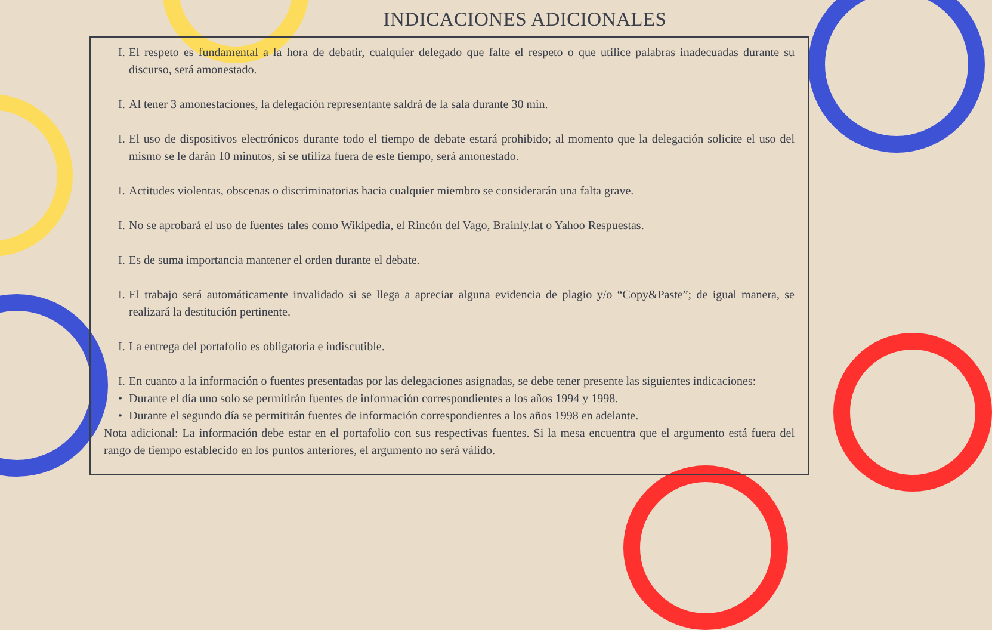INDICACIONES ADICIONALES
I.
El respeto es fundamental a la hora de debatir, cualquier delegado que falte el respeto o que utilice palabras inadecuadas durante su discurso, será amonestado.
I.
Al tener 3 amonestaciones, la delegación representante saldrá de la sala durante 30 min.
I.
El uso de dispositivos electrónicos durante todo el tiempo de debate estará prohibido; al momento que la delegación solicite el uso del mismo se le darán 10 minutos, si se utiliza fuera de este tiempo, será amonestado.
I.
Actitudes violentas, obscenas o discriminatorias hacia cualquier miembro se considerarán una falta grave.
I.
No se aprobará el uso de fuentes tales como Wikipedia, el Rincón del Vago, Brainly.lat o Yahoo Respuestas.
I.
Es de suma importancia mantener el orden durante el debate.
I.
El trabajo será automáticamente invalidado si se llega a apreciar alguna evidencia de plagio y/o “Copy&Paste”; de igual manera, se realizará la destitución pertinente.
I.
La entrega del portafolio es obligatoria e indiscutible.
I.
En cuanto a la información o fuentes presentadas por las delegaciones asignadas, se debe tener presente las siguientes indicaciones:
• Durante el día uno solo se permitirán fuentes de información correspondientes a los años 1994 y 1998.
• Durante el segundo día se permitirán fuentes de información correspondientes a los años 1998 en adelante.
Nota adicional: La información debe estar en el portafolio con sus respectivas fuentes. Si la mesa encuentra que el argumento está fuera del rango de tiempo establecido en los puntos anteriores, el argumento no será válido.